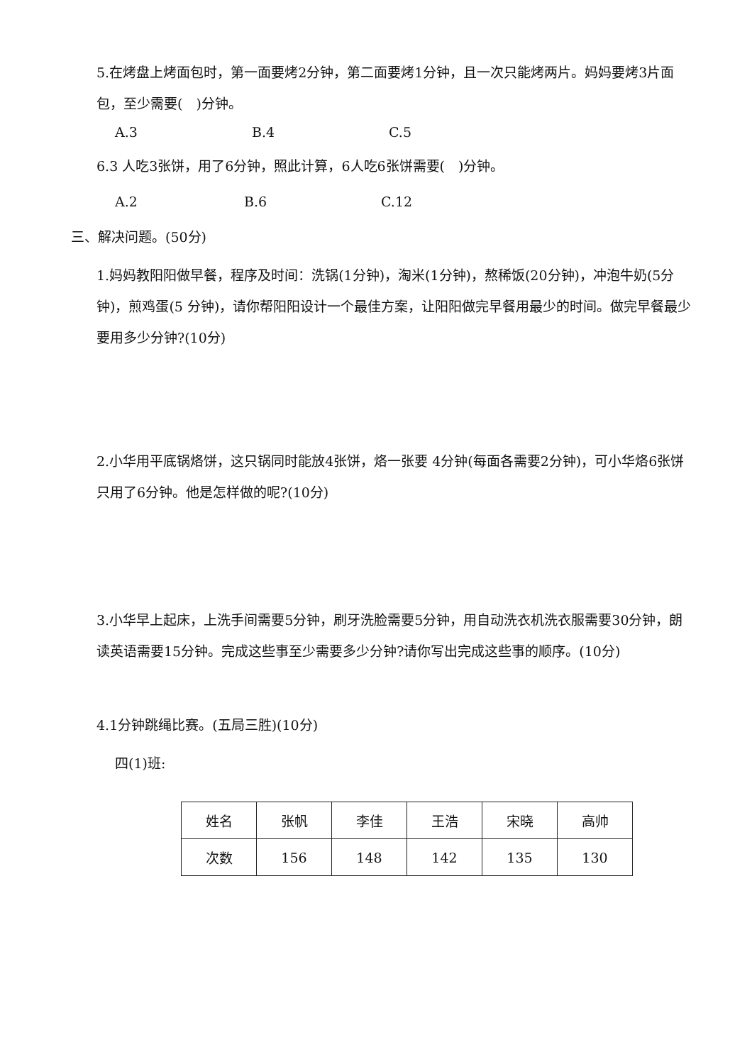5.在烤盘上烤面包时，第一面要烤2分钟，第二面要烤1分钟，且一次只能烤两片。妈妈要烤3片面包，至少需要(　)分钟。
A.3 B.4 C.5
6.3 人吃3张饼，用了6分钟，照此计算，6人吃6张饼需要(　)分钟。
A.2 B.6 C.12
三、解决问题。(50分)
1.妈妈教阳阳做早餐，程序及时间：洗锅(1分钟)，淘米(1分钟)，熬稀饭(20分钟)，冲泡牛奶(5分钟)，煎鸡蛋(5 分钟)，请你帮阳阳设计一个最佳方案，让阳阳做完早餐用最少的时间。做完早餐最少要用多少分钟?(10分)
2.小华用平底锅烙饼，这只锅同时能放4张饼，烙一张要 4分钟(每面各需要2分钟)，可小华烙6张饼只用了6分钟。他是怎样做的呢?(10分)
3.小华早上起床，上洗手间需要5分钟，刷牙洗脸需要5分钟，用自动洗衣机洗衣服需要30分钟，朗读英语需要15分钟。完成这些事至少需要多少分钟?请你写出完成这些事的顺序。(10分)
4.1分钟跳绳比赛。(五局三胜)(10分)
四(1)班:
| 姓名 | 张帆 | 李佳 | 王浩 | 宋晓 | 高帅 |
| 次数 | 156 | 148 | 142 | 135 | 130 |